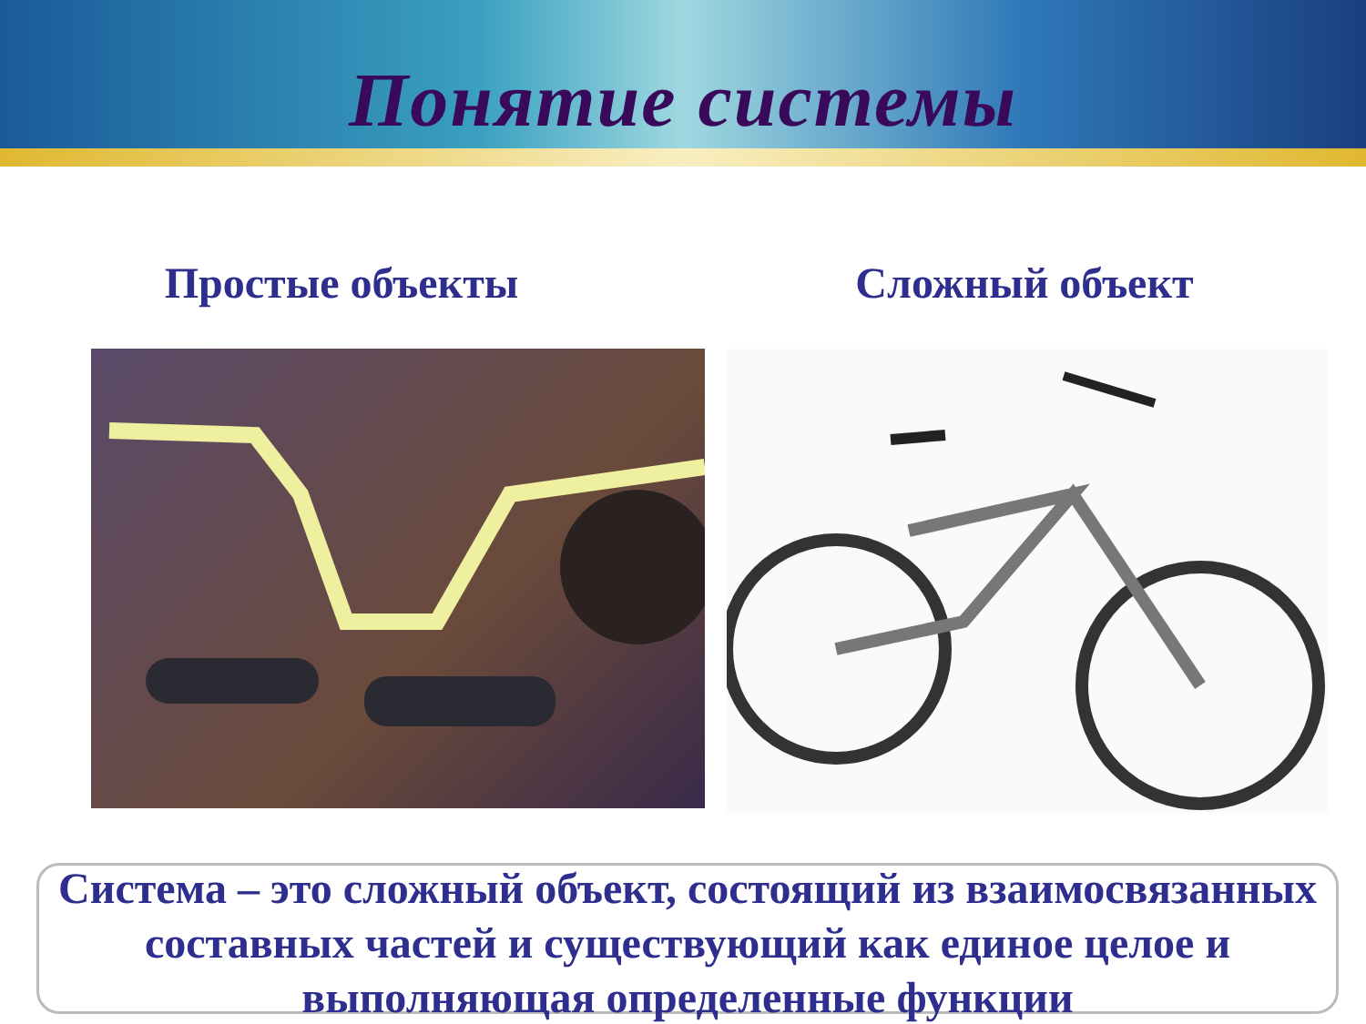Понятие системы
Простые объекты Сложный объект
Система – это сложный объект, состоящий из взаимосвязанных составных частей и существующий как единое целое и выполняющая определенные функции